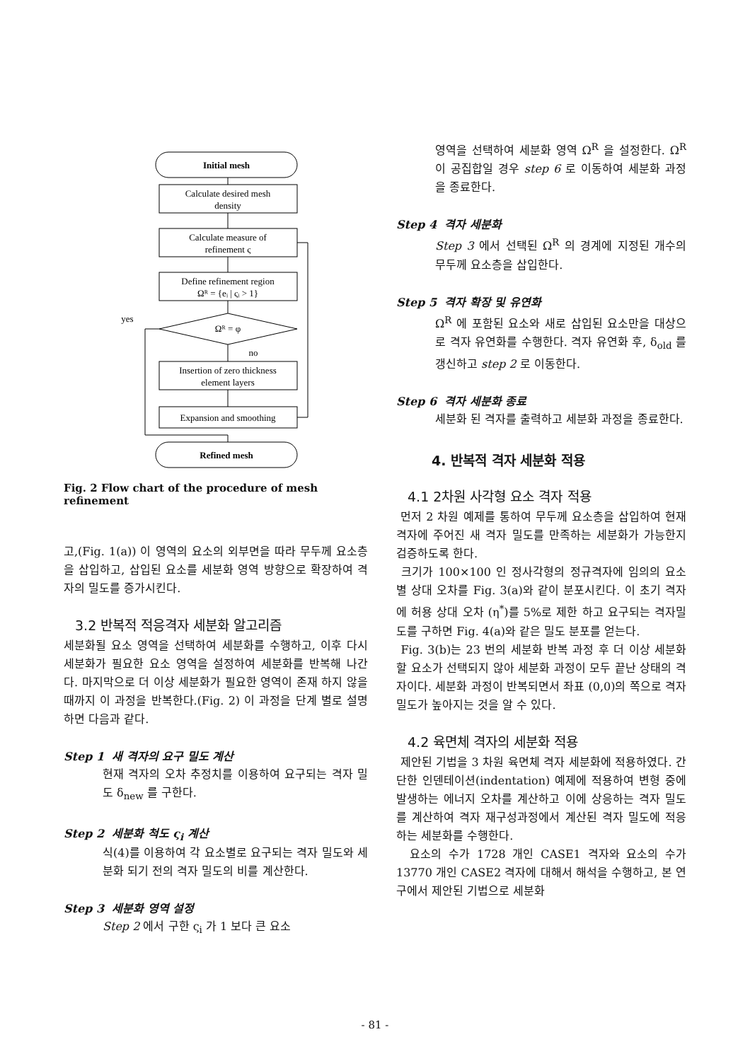Initial mesh
Calculate desired mesh
density
Calculate measure of
refinement ς
Define refinement region
Ωᴿ = {eᵢ | ςᵢ > 1}
Ωᴿ = φ
yes
no
Insertion of zero thickness
element layers
Expansion and smoothing
Refined mesh
Fig. 2 Flow chart of the procedure of mesh refinement
고,(Fig. 1(a)) 이 영역의 요소의 외부면을 따라 무두께 요소층을 삽입하고, 삽입된 요소를 세분화 영역 방향으로 확장하여 격자의 밀도를 증가시킨다.
3.2 반복적 적응격자 세분화 알고리즘
세분화될 요소 영역을 선택하여 세분화를 수행하고, 이후 다시 세분화가 필요한 요소 영역을 설정하여 세분화를 반복해 나간다. 마지막으로 더 이상 세분화가 필요한 영역이 존재 하지 않을 때까지 이 과정을 반복한다.(Fig. 2) 이 과정을 단계 별로 설명하면 다음과 같다.
Step 1 새 격자의 요구 밀도 계산
현재 격자의 오차 추정치를 이용하여 요구되는 격자 밀도 δ<sub>new</sub> 를 구한다.
Step 2 세분화 척도 ς<sub>i</sub> 계산
식(4)를 이용하여 각 요소별로 요구되는 격자 밀도와 세분화 되기 전의 격자 밀도의 비를 계산한다.
Step 3 세분화 영역 설정
Step 2 에서 구한 ς<sub>i</sub> 가 1 보다 큰 요소
영역을 선택하여 세분화 영역 Ω<sup>R</sup> 을 설정한다. Ω<sup>R</sup> 이 공집합일 경우 step 6 로 이동하여 세분화 과정을 종료한다.
Step 4 격자 세분화
Step 3 에서 선택된 Ω<sup>R</sup> 의 경계에 지정된 개수의 무두께 요소층을 삽입한다.
Step 5 격자 확장 및 유연화
Ω<sup>R</sup> 에 포함된 요소와 새로 삽입된 요소만을 대상으로 격자 유연화를 수행한다. 격자 유연화 후, δ<sub>old</sub> 를 갱신하고 step 2 로 이동한다.
Step 6 격자 세분화 종료
세분화 된 격자를 출력하고 세분화 과정을 종료한다.
4. 반복적 격자 세분화 적용
4.1 2차원 사각형 요소 격자 적용
먼저 2 차원 예제를 통하여 무두께 요소층을 삽입하여 현재 격자에 주어진 새 격자 밀도를 만족하는 세분화가 가능한지 검증하도록 한다.
크기가 100×100 인 정사각형의 정규격자에 임의의 요소별 상대 오차를 Fig. 3(a)와 같이 분포시킨다. 이 초기 격자에 허용 상대 오차 (η<sup>*</sup>)를 5%로 제한 하고 요구되는 격자밀도를 구하면 Fig. 4(a)와 같은 밀도 분포를 얻는다.
Fig. 3(b)는 23 번의 세분화 반복 과정 후 더 이상 세분화할 요소가 선택되지 않아 세분화 과정이 모두 끝난 상태의 격자이다. 세분화 과정이 반복되면서 좌표 (0,0)의 쪽으로 격자 밀도가 높아지는 것을 알 수 있다.
4.2 육면체 격자의 세분화 적용
제안된 기법을 3 차원 육면체 격자 세분화에 적용하였다. 간단한 인덴테이션(indentation) 예제에 적용하여 변형 중에 발생하는 에너지 오차를 계산하고 이에 상응하는 격자 밀도를 계산하여 격자 재구성과정에서 계산된 격자 밀도에 적응하는 세분화를 수행한다.
요소의 수가 1728 개인 CASE1 격자와 요소의 수가 13770 개인 CASE2 격자에 대해서 해석을 수행하고, 본 연구에서 제안된 기법으로 세분화
- 81 -